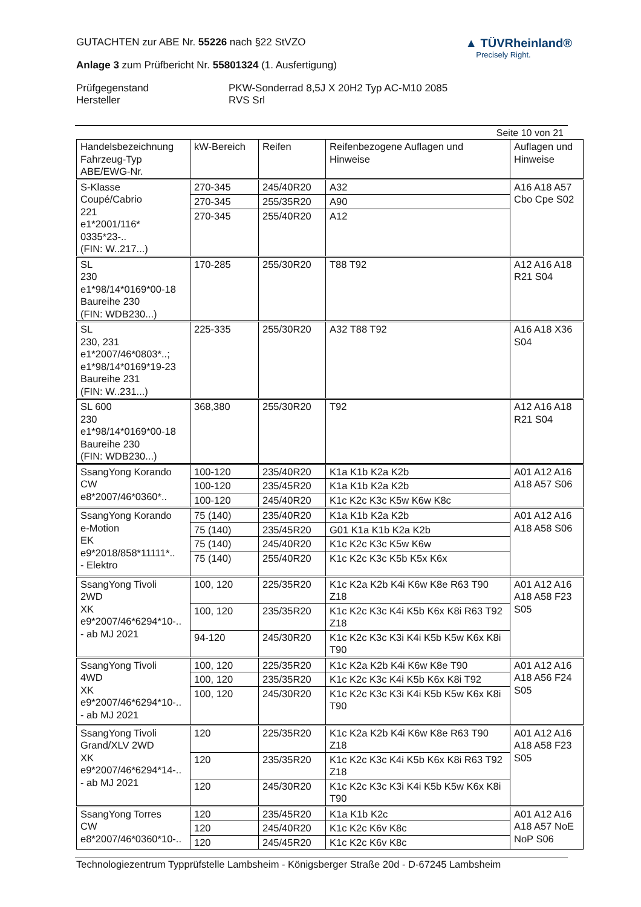▲ TÜVRheinland®
Precisely Right.
GUTACHTEN zur ABE Nr. 55226 nach §22 StVZO
Anlage 3 zum Prüfbericht Nr. 55801324 (1. Ausfertigung)
Prüfgegenstand
Hersteller
PKW-Sonderrad 8,5J X 20H2 Typ AC-M10 2085
RVS Srl
Seite 10 von 21
| Handelsbezeichnung Fahrzeug-Typ ABE/EWG-Nr. | kW-Bereich | Reifen | Reifenbezogene Auflagen und Hinweise | Auflagen und Hinweise |
| --- | --- | --- | --- | --- |
| S-Klasse Coupé/Cabrio 221 e1*2001/116* 0335*23-.. (FIN: W..217...) | 270-345 | 245/40R20 | A32 | A16 A18 A57 Cbo Cpe S02 |
| | 270-345 | 255/35R20 | A90 | |
| | 270-345 | 255/40R20 | A12 | |
| SL 230 e1*98/14*0169*00-18 Baureihe 230 (FIN: WDB230...) | 170-285 | 255/30R20 | T88 T92 | A12 A16 A18 R21 S04 |
| SL 230, 231 e1*2007/46*0803*..; e1*98/14*0169*19-23 Baureihe 231 (FIN: W..231...) | 225-335 | 255/30R20 | A32 T88 T92 | A16 A18 X36 S04 |
| SL 600 230 e1*98/14*0169*00-18 Baureihe 230 (FIN: WDB230...) | 368,380 | 255/30R20 | T92 | A12 A16 A18 R21 S04 |
| SsangYong Korando CW e8*2007/46*0360*.. | 100-120 | 235/40R20 | K1a K1b K2a K2b | A01 A12 A16 A18 A57 S06 |
| | 100-120 | 235/45R20 | K1a K1b K2a K2b | |
| | 100-120 | 245/40R20 | K1c K2c K3c K5w K6w K8c | |
| SsangYong Korando e-Motion EK e9*2018/858*11111*.. - Elektro | 75 (140) | 235/40R20 | K1a K1b K2a K2b | A01 A12 A16 A18 A58 S06 |
| | 75 (140) | 235/45R20 | G01 K1a K1b K2a K2b | |
| | 75 (140) | 245/40R20 | K1c K2c K3c K5w K6w | |
| | 75 (140) | 255/40R20 | K1c K2c K3c K5b K5x K6x | |
| SsangYong Tivoli 2WD XK e9*2007/46*6294*10-.. - ab MJ 2021 | 100, 120 | 225/35R20 | K1c K2a K2b K4i K6w K8e R63 T90 Z18 | A01 A12 A16 A18 A58 F23 S05 |
| | 100, 120 | 235/35R20 | K1c K2c K3c K4i K5b K6x K8i R63 T92 Z18 | |
| | 94-120 | 245/30R20 | K1c K2c K3c K3i K4i K5b K5w K6x K8i T90 | |
| SsangYong Tivoli 4WD XK e9*2007/46*6294*10-.. - ab MJ 2021 | 100, 120 | 225/35R20 | K1c K2a K2b K4i K6w K8e T90 | A01 A12 A16 A18 A56 F24 S05 |
| | 100, 120 | 235/35R20 | K1c K2c K3c K4i K5b K6x K8i T92 | |
| | 100, 120 | 245/30R20 | K1c K2c K3c K3i K4i K5b K5w K6x K8i T90 | |
| SsangYong Tivoli Grand/XLV 2WD XK e9*2007/46*6294*14-.. - ab MJ 2021 | 120 | 225/35R20 | K1c K2a K2b K4i K6w K8e R63 T90 Z18 | A01 A12 A16 A18 A58 F23 S05 |
| | 120 | 235/35R20 | K1c K2c K3c K4i K5b K6x K8i R63 T92 Z18 | |
| | 120 | 245/30R20 | K1c K2c K3c K3i K4i K5b K5w K6x K8i T90 | |
| SsangYong Torres CW e8*2007/46*0360*10-.. | 120 | 235/45R20 | K1a K1b K2c | A01 A12 A16 A18 A57 NoE NoP S06 |
| | 120 | 245/40R20 | K1c K2c K6v K8c | |
| | 120 | 245/45R20 | K1c K2c K6v K8c | |
Technologiezentrum Typprüfstelle Lambsheim - Königsberger Straße 20d - D-67245 Lambsheim